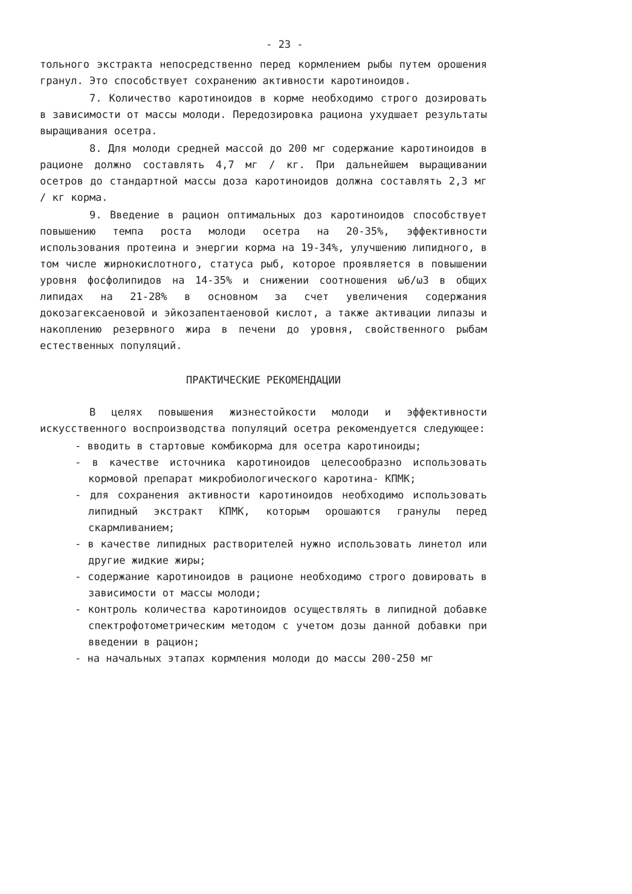- 23 -
тольного экстракта непосредственно перед кормлением рыбы путем орошения гранул. Это способствует сохранению активности каротиноидов.
7. Количество каротиноидов в корме необходимо строго дозировать в зависимости от массы молоди. Передозировка рациона ухудшает результаты выращивания осетра.
8. Для молоди средней массой до 200 мг содержание каротиноидов в рационе должно составлять 4,7 мг / кг. При дальнейшем выращивании осетров до стандартной массы доза каротиноидов должна составлять 2,3 мг / кг корма.
9. Введение в рацион оптимальных доз каротиноидов способствует повышению темпа роста молоди осетра на 20-35%, эффективности использования протеина и энергии корма на 19-34%, улучшению липидного, в том числе жирнокислотного, статуса рыб, которое проявляется в повышении уровня фосфолипидов на 14-35% и снижении соотношения ω6/ω3 в общих липидах на 21-28% в основном за счет увеличения содержания докозагексаеновой и эйкозапентаеновой кислот, а также активации липазы и накоплению резервного жира в печени до уровня, свойственного рыбам естественных популяций.
ПРАКТИЧЕСКИЕ РЕКОМЕНДАЦИИ
В целях повышения жизнестойкости молоди и эффективности искусственного воспроизводства популяций осетра рекомендуется следующее:
- вводить в стартовые комбикорма для осетра каротиноиды;
- в качестве источника каротиноидов целесообразно использовать кормовой препарат микробиологического каротина- КПМК;
- для сохранения активности каротиноидов необходимо использовать липидный экстракт КПМК, которым орошаются гранулы перед скармливанием;
- в качестве липидных растворителей нужно использовать линетол или другие жидкие жиры;
- содержание каротиноидов в рационе необходимо строго довировать в зависимости от массы молоди;
- контроль количества каротиноидов осуществлять в липидной добавке спектрофотометрическим методом с учетом дозы данной добавки при введении в рацион;
- на начальных этапах кормления молоди до массы 200-250 мг